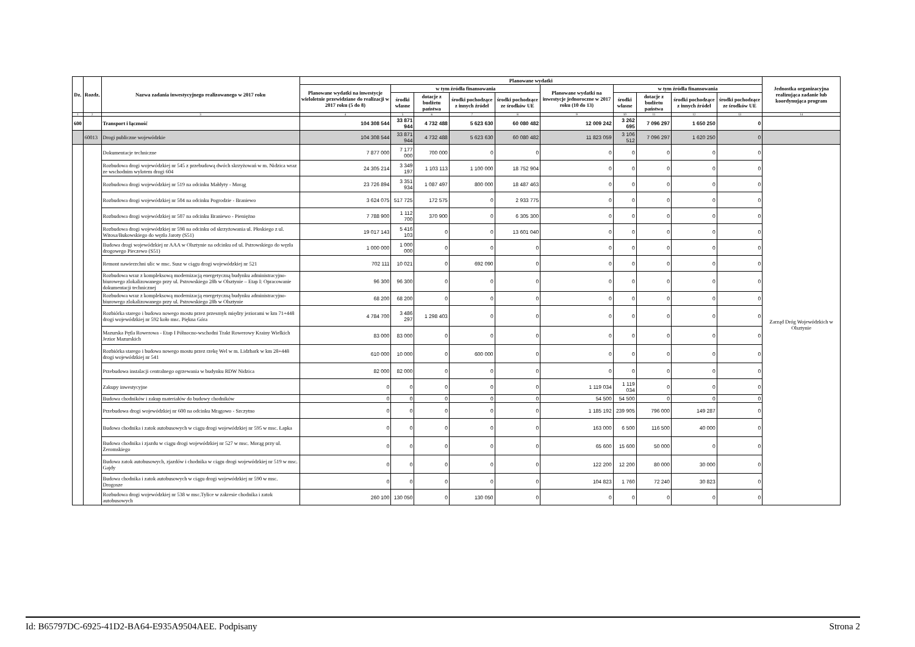| Dz. | Rozdz. | Nazwa zadania inwestycyjnego realizowanego w 2017 roku | Planowane wydatki | | | | | | | | | | Jednostka organizacyjna realizująca zadanie lub koordynująca program |
| --- | --- | --- | --- | --- | --- | --- | --- | --- | --- | --- | --- | --- | --- |
| | | | Planowane wydatki na inwestycje wieloletnie przewidziane do realizacji w 2017 roku (5 do 8) | w tym źródła finansowania | | | | Planowane wydatki na inwestycje jednoroczne w 2017 roku (10 do 13) | w tym źródła finansowania | | | | |
| | | | | środki własne | dotacje z budżetu państwa | środki pochodzące z innych źródeł | środki pochodzące ze środków UE | | środki własne | dotacje z budżetu państwa | środki pochodzące z innych źródeł | środki pochodzące ze środków UE | |
| 1 | 2 | 3 | 4 | 5 | 6 | 7 | 8 | 9 | 10 | 11 | 12 | 13 | 14 |
| 600 | | Transport i łączność | 104 308 544 | 33 871 944 | 4 732 488 | 5 623 630 | 60 080 482 | 12 009 242 | 3 262 695 | 7 096 297 | 1 650 250 | 0 | |
| | 60013 | Drogi publiczne wojewódzkie | 104 308 544 | 33 871 944 | 4 732 488 | 5 623 630 | 60 080 482 | 11 823 059 | 3 106 512 | 7 096 297 | 1 620 250 | 0 | |
| | | Dokumentacje techniczne | 7 877 000 | 7 177 000 | 700 000 | 0 | 0 | 0 | 0 | 0 | 0 | 0 | Zarząd Dróg Wojewódzkich w Olsztynie |
| | | Rozbudowa drogi wojewódzkiej nr 545 z przebudową dwóch skrzyżowań w m. Nidzica wraz ze wschodnim wylotem drogi 604 | 24 305 214 | 3 349 197 | 1 103 113 | 1 100 000 | 18 752 904 | 0 | 0 | 0 | 0 | 0 | |
| | | Rozbudowa drogi wojewódzkiej nr 519 na odcinku Małdyty - Morąg | 23 726 894 | 3 351 934 | 1 087 497 | 800 000 | 18 487 463 | 0 | 0 | 0 | 0 | 0 | |
| | | Rozbudowa drogi wojewódzkiej nr 504 na odcinku Pogrodzie - Braniewo | 3 624 075 | 517 725 | 172 575 | 0 | 2 933 775 | 0 | 0 | 0 | 0 | 0 | |
| | | Rozbudowa drogi wojewódzkiej nr 507 na odcinku Braniewo - Pieniężno | 7 788 900 | 1 112 700 | 370 900 | 0 | 6 305 300 | 0 | 0 | 0 | 0 | 0 | |
| | | Rozbudowa drogi wojewódzkiej nr 598 na odcinku od skrzyżowania ul. Płoskiego z ul. Witosa/Bukowskiego do węzła Jaroty (S51) | 19 017 143 | 5 416 103 | 0 | 0 | 13 601 040 | 0 | 0 | 0 | 0 | 0 | |
| | | Budowa drogi wojewódzkiej nr AAA w Olsztynie na odcinku od ul. Pstrowskiego do węzła drogowego Pieczewo (S51) | 1 000 000 | 1 000 000 | 0 | 0 | 0 | 0 | 0 | 0 | 0 | 0 | |
| | | Remont nawierzchni ulic w msc. Susz w ciągu drogi wojewódzkiej nr 521 | 702 111 | 10 021 | 0 | 692 090 | 0 | 0 | 0 | 0 | 0 | 0 | |
| | | Rozbudowa wraz z kompleksową modernizacją energetyczną budynku administracyjno-biurowego zlokalizowanego przy ul. Pstrowskiego 28b w Olsztynie – Etap I: Opracowanie dokumentacji technicznej | 96 300 | 96 300 | 0 | 0 | 0 | 0 | 0 | 0 | 0 | 0 | |
| | | Rozbudowa wraz z kompleksową modernizacją energetyczną budynku administracyjno-biurowego zlokalizowanego przy ul. Pstrowskiego 28b w Olsztynie | 68 200 | 68 200 | 0 | 0 | 0 | 0 | 0 | 0 | 0 | 0 | |
| | | Rozbiórka starego i budowa nowego mostu przez przesmyk między jeziorami w km 71+448 drogi wojewódzkiej nr 592 koło msc. Piękna Góra | 4 784 700 | 3 486 297 | 1 298 403 | 0 | 0 | 0 | 0 | 0 | 0 | 0 | |
| | | Mazurska Pętla Rowerowa - Etap I Północno-wschodni Trakt Rowerowy Krainy Wielkich Jezior Mazurskich | 83 000 | 83 000 | 0 | 0 | 0 | 0 | 0 | 0 | 0 | 0 | |
| | | Rozbiórka starego i budowa nowego mostu przez rzekę Wel w m. Lidzbark w km 28+448 drogi wojewódzkiej nr 541 | 610 000 | 10 000 | 0 | 600 000 | 0 | 0 | 0 | 0 | 0 | 0 | |
| | | Przebudowa instalacji centralnego ogrzewania w budynku RDW Nidzica | 82 000 | 82 000 | 0 | 0 | 0 | 0 | 0 | 0 | 0 | 0 | |
| | | Zakupy inwestycyjne | 0 | 0 | 0 | 0 | 0 | 1 119 034 | 1 119 034 | 0 | 0 | 0 | |
| | | Budowa chodników i zakup materiałów do budowy chodników | 0 | 0 | 0 | 0 | 0 | 54 500 | 54 500 | 0 | 0 | 0 | |
| | | Przebudowa drogi wojewódzkiej nr 600 na odcinku Mrągowo - Szczytno | 0 | 0 | 0 | 0 | 0 | 1 185 192 | 239 905 | 796 000 | 149 287 | 0 | |
| | | Budowa chodnika i zatok autobusowych w ciągu drogi wojewódzkiej nr 595 w msc. Łapka | 0 | 0 | 0 | 0 | 0 | 163 000 | 6 500 | 116 500 | 40 000 | 0 | |
| | | Budowa chodnika i zjazdu w ciągu drogi wojewódzkiej nr 527 w msc. Morąg przy ul. Żeromskiego | 0 | 0 | 0 | 0 | 0 | 65 600 | 15 600 | 50 000 | 0 | 0 | |
| | | Budowa zatok autobusowych, zjazdów i chodnika w ciągu drogi wojewódzkiej nr 519 w msc. Gajdy | 0 | 0 | 0 | 0 | 0 | 122 200 | 12 200 | 80 000 | 30 000 | 0 | |
| | | Budowa chodnika i zatok autobusowych w ciągu drogi wojewódzkiej nr 590 w msc. Drogosze | 0 | 0 | 0 | 0 | 0 | 104 823 | 1 760 | 72 240 | 30 823 | 0 | |
| | | Rozbudowa drogi wojewódzkiej nr 538 w msc.Tylice w zakresie chodnika i zatok autobusowych | 260 100 | 130 050 | 0 | 130 050 | 0 | 0 | 0 | 0 | 0 | 0 | |
Id: B65797DC-6925-41D2-BA64-E935A9504AEE. Podpisany Strona 2